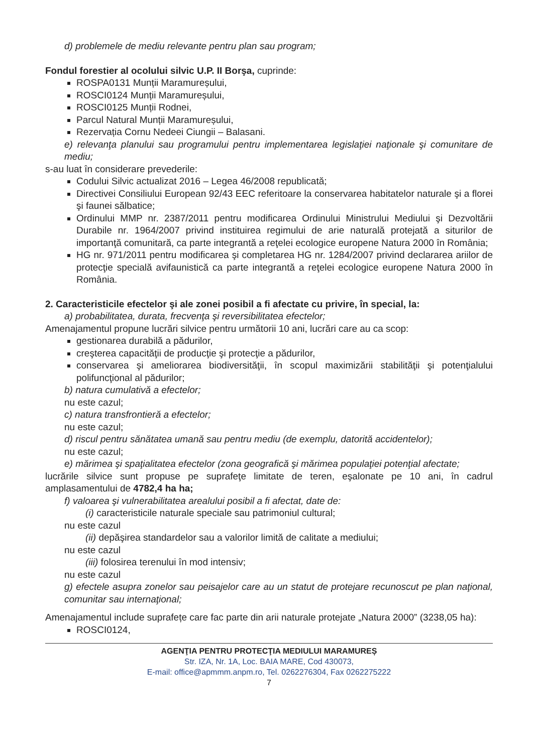d) problemele de mediu relevante pentru plan sau program;
Fondul forestier al ocolului silvic U.P. II Borşa, cuprinde:
ROSPA0131 Munții Maramureșului,
ROSCI0124 Munții Maramureșului,
ROSCI0125 Munții Rodnei,
Parcul Natural Munții Maramureșului,
Rezervația Cornu Nedeei Ciungii – Balasani.
e) relevanţa planului sau programului pentru implementarea legislaţiei naţionale şi comunitare de mediu;
s-au luat în considerare prevederile:
Codului Silvic actualizat 2016 – Legea 46/2008 republicată;
Directivei Consiliului European 92/43 EEC referitoare la conservarea habitatelor naturale şi a florei şi faunei sălbatice;
Ordinului MMP nr. 2387/2011 pentru modificarea Ordinului Ministrului Mediului şi Dezvoltării Durabile nr. 1964/2007 privind instituirea regimului de arie naturală protejată a siturilor de importanţă comunitară, ca parte integrantă a reţelei ecologice europene Natura 2000 în România;
HG nr. 971/2011 pentru modificarea şi completarea HG nr. 1284/2007 privind declararea ariilor de protecţie specială avifaunistică ca parte integrantă a reţelei ecologice europene Natura 2000 în România.
2. Caracteristicile efectelor şi ale zonei posibil a fi afectate cu privire, în special, la:
a) probabilitatea, durata, frecvenţa şi reversibilitatea efectelor;
Amenajamentul propune lucrări silvice pentru următorii 10 ani, lucrări care au ca scop:
gestionarea durabilă a pădurilor,
creşterea capacităţii de producţie şi protecţie a pădurilor,
conservarea şi ameliorarea biodiversităţii, în scopul maximizării stabilităţii şi potenţialului polifuncţional al pădurilor;
b) natura cumulativă a efectelor;
nu este cazul;
c) natura transfrontieră a efectelor;
nu este cazul;
d) riscul pentru sănătatea umană sau pentru mediu (de exemplu, datorită accidentelor);
nu este cazul;
e) mărimea şi spaţialitatea efectelor (zona geografică şi mărimea populaţiei potenţial afectate;
lucrările silvice sunt propuse pe suprafeţe limitate de teren, eşalonate pe 10 ani, în cadrul amplasamentului de 4782,4 ha ha;
f) valoarea şi vulnerabilitatea arealului posibil a fi afectat, date de:
(i) caracteristicile naturale speciale sau patrimoniul cultural;
nu este cazul
(ii) depăşirea standardelor sau a valorilor limită de calitate a mediului;
nu este cazul
(iii) folosirea terenului în mod intensiv;
nu este cazul
g) efectele asupra zonelor sau peisajelor care au un statut de protejare recunoscut pe plan naţional, comunitar sau internaţional;
Amenajamentul include suprafețe care fac parte din arii naturale protejate „Natura 2000” (3238,05 ha):
ROSCI0124,
AGENŢIA PENTRU PROTECŢIA MEDIULUI MARAMUREȘ
Str. IZA, Nr. 1A, Loc. BAIA MARE, Cod 430073,
E-mail: office@apmmm.anpm.ro, Tel. 0262276304, Fax 0262275222
7